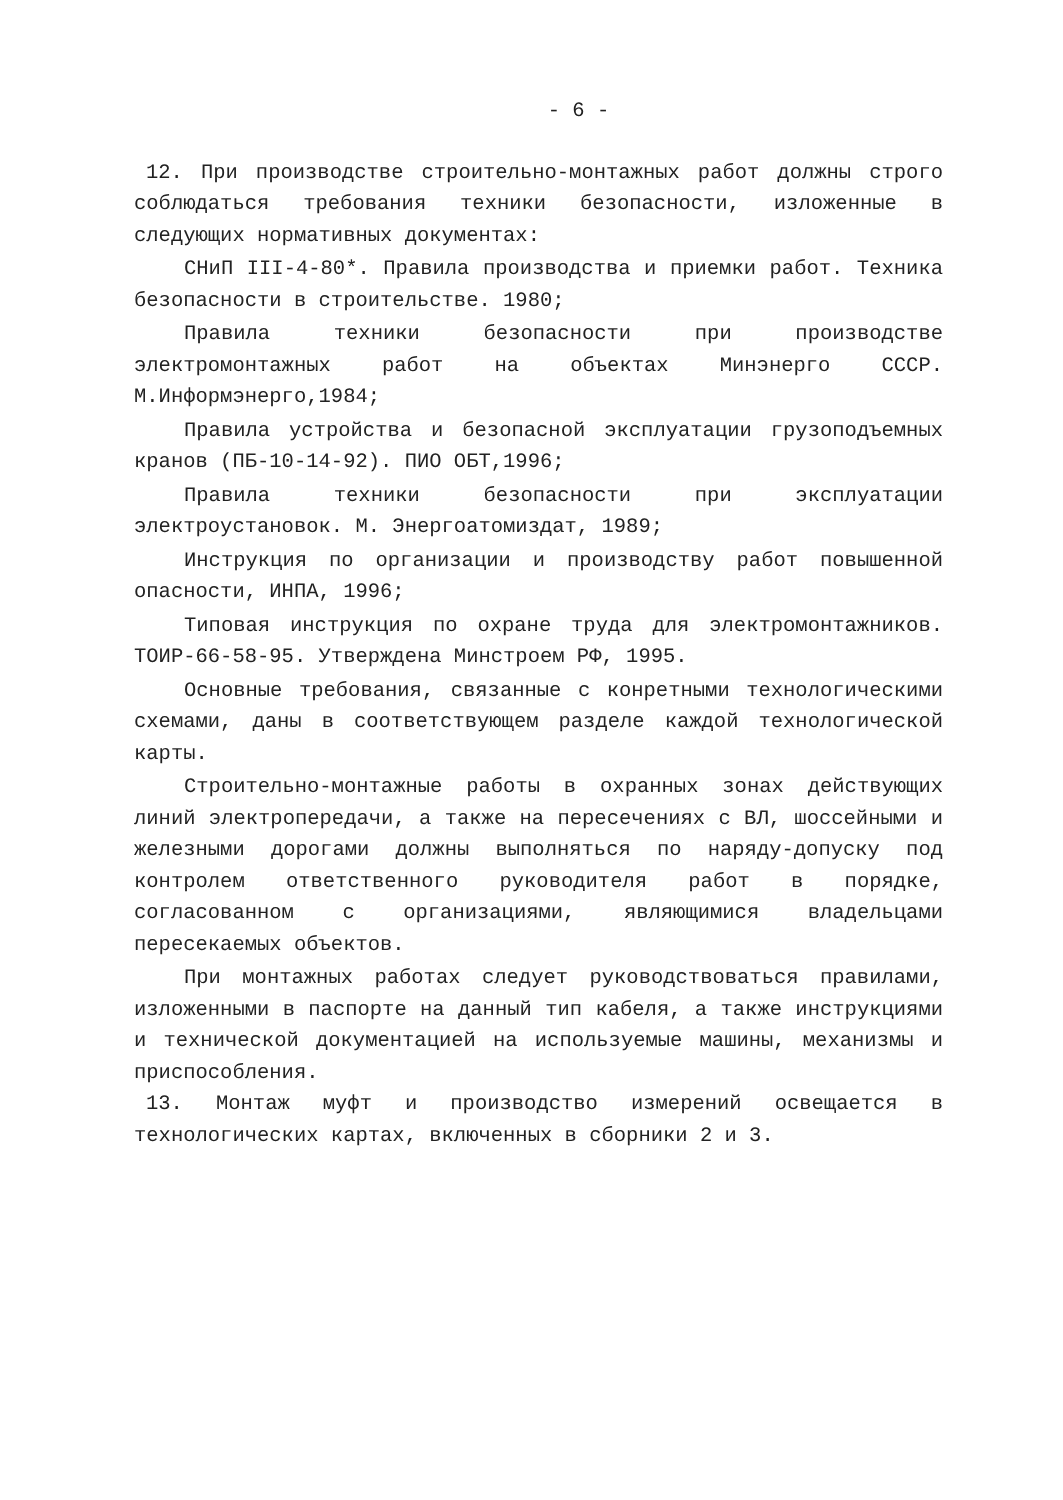- 6 -
12. При производстве строительно-монтажных работ должны строго соблюдаться требования техники безопасности, изложенные в следующих нормативных документах:
СНиП III-4-80*. Правила производства и приемки работ. Техника безопасности в строительстве. 1980;
Правила техники безопасности при производстве электромонтажных работ на объектах Минэнерго СССР. М.Информэнерго,1984;
Правила устройства и безопасной эксплуатации грузоподъемных кранов (ПБ-10-14-92). ПИО ОБТ,1996;
Правила техники безопасности при эксплуатации электроустановок. М. Энергоатомиздат, 1989;
Инструкция по организации и производству работ повышенной опасности, ИНПА, 1996;
Типовая инструкция по охране труда для электромонтажников. ТОИР-66-58-95. Утверждена Минстроем РФ, 1995.
Основные требования, связанные с конретными технологическими схемами, даны в соответствующем разделе каждой технологической карты.
Строительно-монтажные работы в охранных зонах действующих линий электропередачи, а также на пересечениях с ВЛ, шоссейными и железными дорогами должны выполняться по наряду-допуску под контролем ответственного руководителя работ в порядке, согласованном с организациями, являющимися владельцами пересекаемых объектов.
При монтажных работах следует руководствоваться правилами, изложенными в паспорте на данный тип кабеля, а также инструкциями и технической документацией на используемые машины, механизмы и приспособления.
13. Монтаж муфт и производство измерений освещается в технологических картах, включенных в сборники 2 и 3.